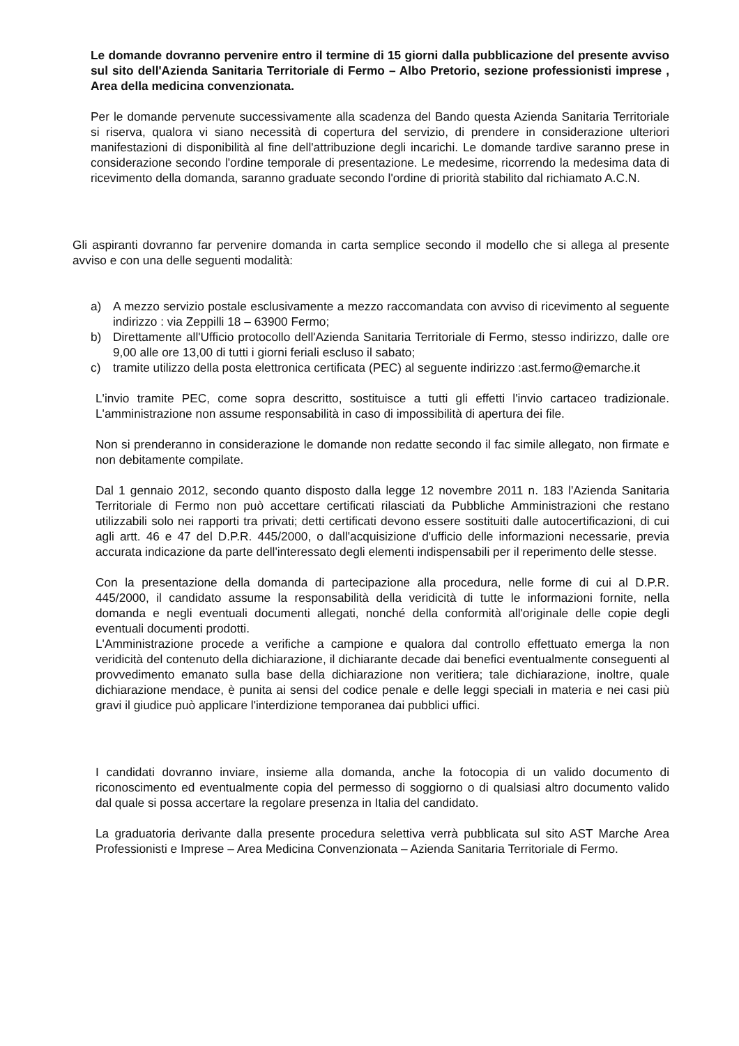Le domande dovranno pervenire entro il termine di 15 giorni dalla pubblicazione del presente avviso sul sito dell'Azienda Sanitaria Territoriale di Fermo – Albo Pretorio, sezione professionisti imprese , Area della medicina convenzionata.
Per le domande pervenute successivamente alla scadenza del Bando questa Azienda Sanitaria Territoriale si riserva, qualora vi siano necessità di copertura del servizio, di prendere in considerazione ulteriori manifestazioni di disponibilità al fine dell'attribuzione degli incarichi. Le domande tardive saranno prese in considerazione secondo l'ordine temporale di presentazione. Le medesime, ricorrendo la medesima data di ricevimento della domanda, saranno graduate secondo l'ordine di priorità stabilito dal richiamato A.C.N.
Gli aspiranti dovranno far pervenire domanda in carta semplice secondo il modello che si allega al presente avviso e con una delle seguenti modalità:
a) A mezzo servizio postale esclusivamente a mezzo raccomandata con avviso di ricevimento al seguente indirizzo : via Zeppilli 18 – 63900 Fermo;
b) Direttamente all'Ufficio protocollo dell'Azienda Sanitaria Territoriale di Fermo, stesso indirizzo, dalle ore 9,00 alle ore 13,00 di tutti i giorni feriali escluso il sabato;
c) tramite utilizzo della posta elettronica certificata (PEC) al seguente indirizzo :ast.fermo@emarche.it
L'invio tramite PEC, come sopra descritto, sostituisce a tutti gli effetti l'invio cartaceo tradizionale. L'amministrazione non assume responsabilità in caso di impossibilità di apertura dei file.
Non si prenderanno in considerazione le domande non redatte secondo il fac simile allegato, non firmate e non debitamente compilate.
Dal 1 gennaio 2012, secondo quanto disposto dalla legge 12 novembre 2011 n. 183 l'Azienda Sanitaria Territoriale di Fermo non può accettare certificati rilasciati da Pubbliche Amministrazioni che restano utilizzabili solo nei rapporti tra privati; detti certificati devono essere sostituiti dalle autocertificazioni, di cui agli artt. 46 e 47 del D.P.R. 445/2000, o dall'acquisizione d'ufficio delle informazioni necessarie, previa accurata indicazione da parte dell'interessato degli elementi indispensabili per il reperimento delle stesse.
Con la presentazione della domanda di partecipazione alla procedura, nelle forme di cui al D.P.R. 445/2000, il candidato assume la responsabilità della veridicità di tutte le informazioni fornite, nella domanda e negli eventuali documenti allegati, nonché della conformità all'originale delle copie degli eventuali documenti prodotti.
L'Amministrazione procede a verifiche a campione e qualora dal controllo effettuato emerga la non veridicità del contenuto della dichiarazione, il dichiarante decade dai benefici eventualmente conseguenti al provvedimento emanato sulla base della dichiarazione non veritiera; tale dichiarazione, inoltre, quale dichiarazione mendace, è punita ai sensi del codice penale e delle leggi speciali in materia e nei casi più gravi il giudice può applicare l'interdizione temporanea dai pubblici uffici.
I candidati dovranno inviare, insieme alla domanda, anche la fotocopia di un valido documento di riconoscimento ed eventualmente copia del permesso di soggiorno o di qualsiasi altro documento valido dal quale si possa accertare la regolare presenza in Italia del candidato.
La graduatoria derivante dalla presente procedura selettiva verrà pubblicata sul sito AST Marche Area Professionisti e Imprese – Area Medicina Convenzionata – Azienda Sanitaria Territoriale di Fermo.